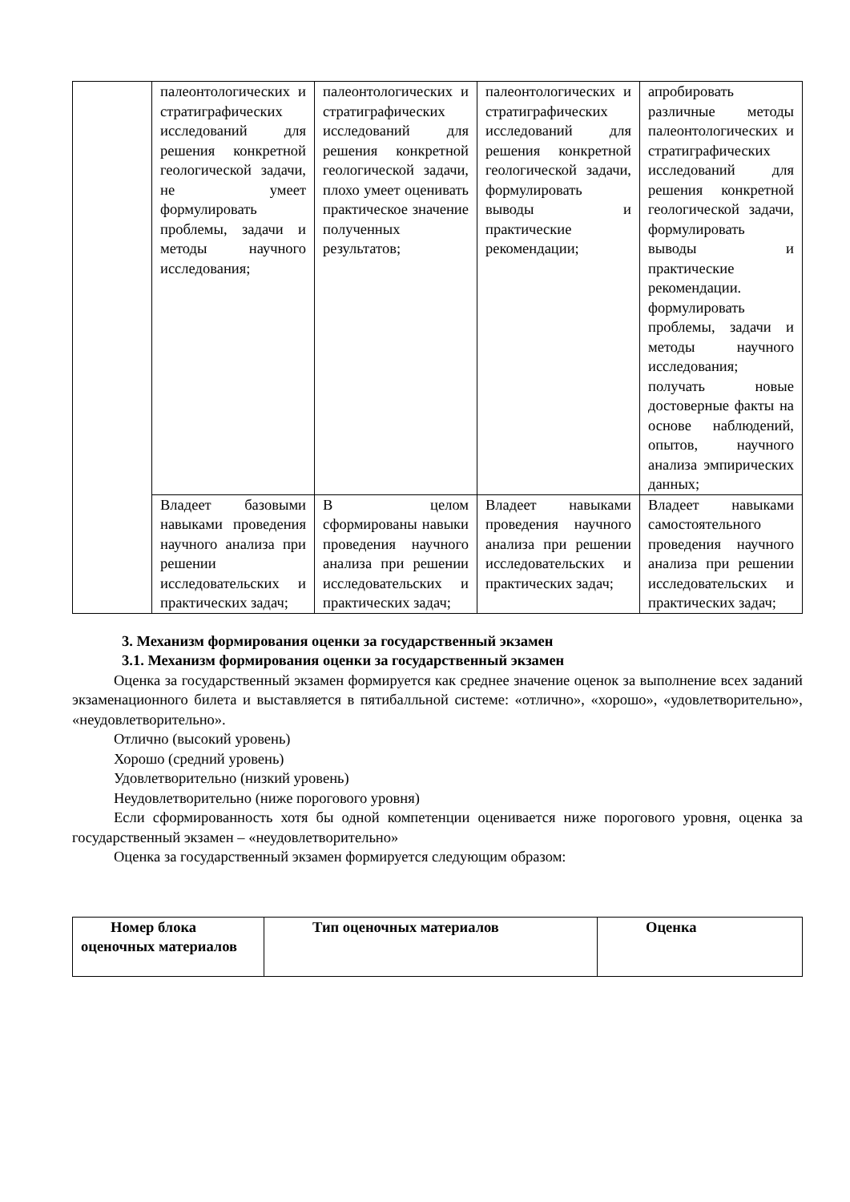| | палеонтологических и стратиграфических исследований для решения конкретной геологической задачи, не умеет формулировать проблемы, задачи и методы научного исследования; | палеонтологических и стратиграфических исследований для решения конкретной геологической задачи, плохо умеет оценивать практическое значение полученных результатов; | палеонтологических и стратиграфических исследований для решения конкретной геологической задачи, формулировать выводы и практические рекомендации; | апробировать различные методы палеонтологических и стратиграфических исследований для решения конкретной геологической задачи, формулировать выводы и практические рекомендации. формулировать проблемы, задачи и методы научного исследования; получать новые достоверные факты на основе наблюдений, опытов, научного анализа эмпирических данных; |
| | Владеет базовыми навыками проведения научного анализа при решении исследовательских и практических задач; | В целом сформированы навыки проведения научного анализа при решении исследовательских и практических задач; | Владеет навыками проведения научного анализа при решении исследовательских и практических задач; | Владеет навыками самостоятельного проведения научного анализа при решении исследовательских и практических задач; |
3. Механизм формирования оценки за государственный экзамен
3.1. Механизм формирования оценки за государственный экзамен
Оценка за государственный экзамен формируется как среднее значение оценок за выполнение всех заданий экзаменационного билета и выставляется в пятибалльной системе: «отлично», «хорошо», «удовлетворительно», «неудовлетворительно».
Отлично (высокий уровень)
Хорошо (средний уровень)
Удовлетворительно (низкий уровень)
Неудовлетворительно (ниже порогового уровня)
Если сформированность хотя бы одной компетенции оценивается ниже порогового уровня, оценка за государственный экзамен – «неудовлетворительно»
Оценка за государственный экзамен формируется следующим образом:
| Номер блока оценочных материалов | Тип оценочных материалов | Оценка |
| --- | --- | --- |